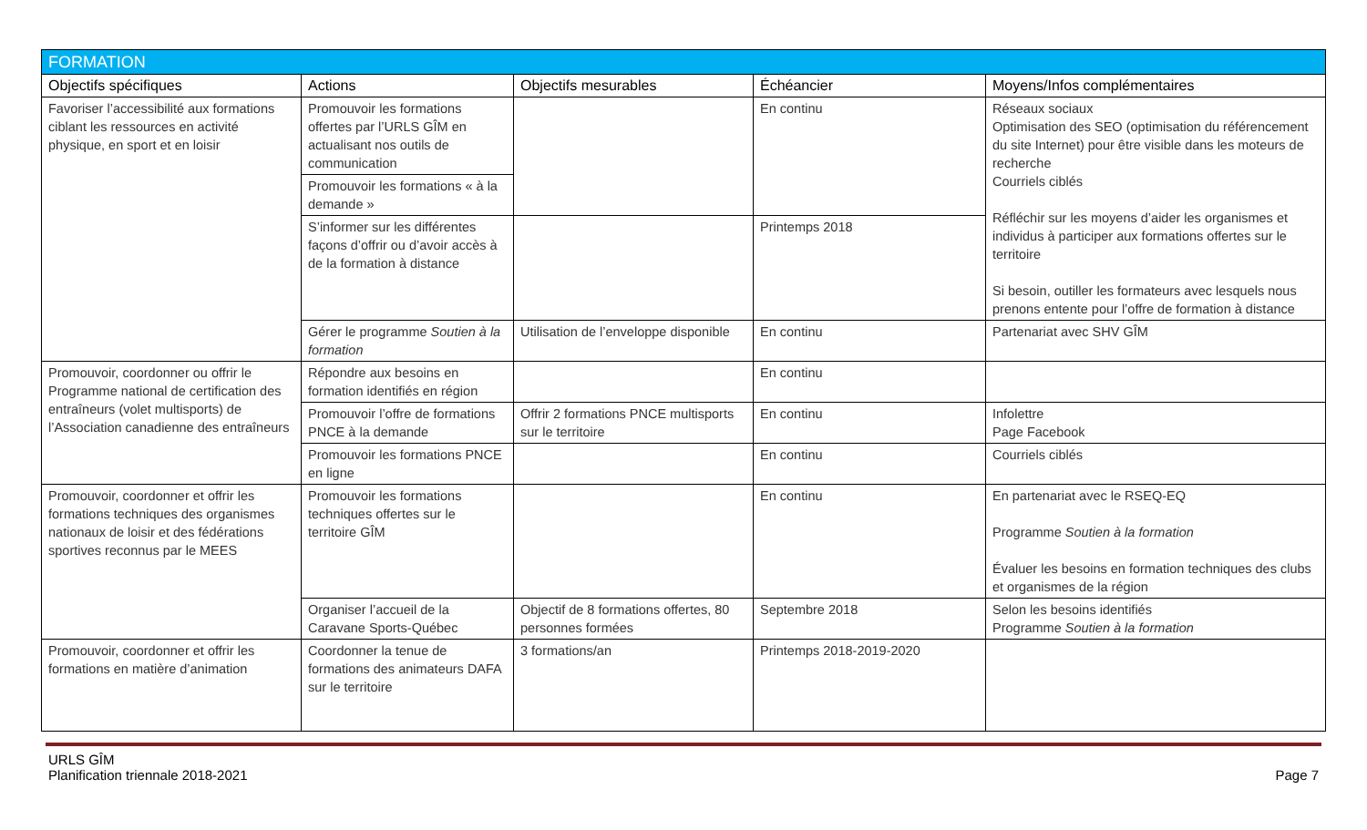| FORMATION | | | | |
| --- | --- | --- | --- | --- |
| Objectifs spécifiques | Actions | Objectifs mesurables | Échéancier | Moyens/Infos complémentaires |
| Favoriser l’accessibilité aux formations ciblant les ressources en activité physique, en sport et en loisir | Promouvoir les formations offertes par l’URLS GÎM en actualisant nos outils de communication | | En continu | Réseaux sociaux Optimisation des SEO (optimisation du référencement du site Internet) pour être visible dans les moteurs de recherche Courriels ciblés Réfléchir sur les moyens d’aider les organismes et individus à participer aux formations offertes sur le territoire Si besoin, outiller les formateurs avec lesquels nous prenons entente pour l’offre de formation à distance |
| | Promouvoir les formations « à la demande » | | | |
| | S’informer sur les différentes façons d’offrir ou d’avoir accès à de la formation à distance | | Printemps 2018 | |
| | Gérer le programme Soutien à la formation | Utilisation de l’enveloppe disponible | En continu | Partenariat avec SHV GÎM |
| Promouvoir, coordonner ou offrir le Programme national de certification des entraîneurs (volet multisports) de l’Association canadienne des entraîneurs | Répondre aux besoins en formation identifiés en région | | En continu | |
| | Promouvoir l’offre de formations PNCE à la demande | Offrir 2 formations PNCE multisports sur le territoire | En continu | Infolettre Page Facebook |
| | Promouvoir les formations PNCE en ligne | | En continu | Courriels ciblés |
| Promouvoir, coordonner et offrir les formations techniques des organismes nationaux de loisir et des fédérations sportives reconnus par le MEES | Promouvoir les formations techniques offertes sur le territoire GÎM | | En continu | En partenariat avec le RSEQ-EQ Programme Soutien à la formation Évaluer les besoins en formation techniques des clubs et organismes de la région |
| | Organiser l’accueil de la Caravane Sports-Québec | Objectif de 8 formations offertes, 80 personnes formées | Septembre 2018 | Selon les besoins identifiés Programme Soutien à la formation |
| Promouvoir, coordonner et offrir les formations en matière d’animation | Coordonner la tenue de formations des animateurs DAFA sur le territoire | 3 formations/an | Printemps 2018-2019-2020 | |
URLS GÎM
Planification triennale 2018-2021
Page 7